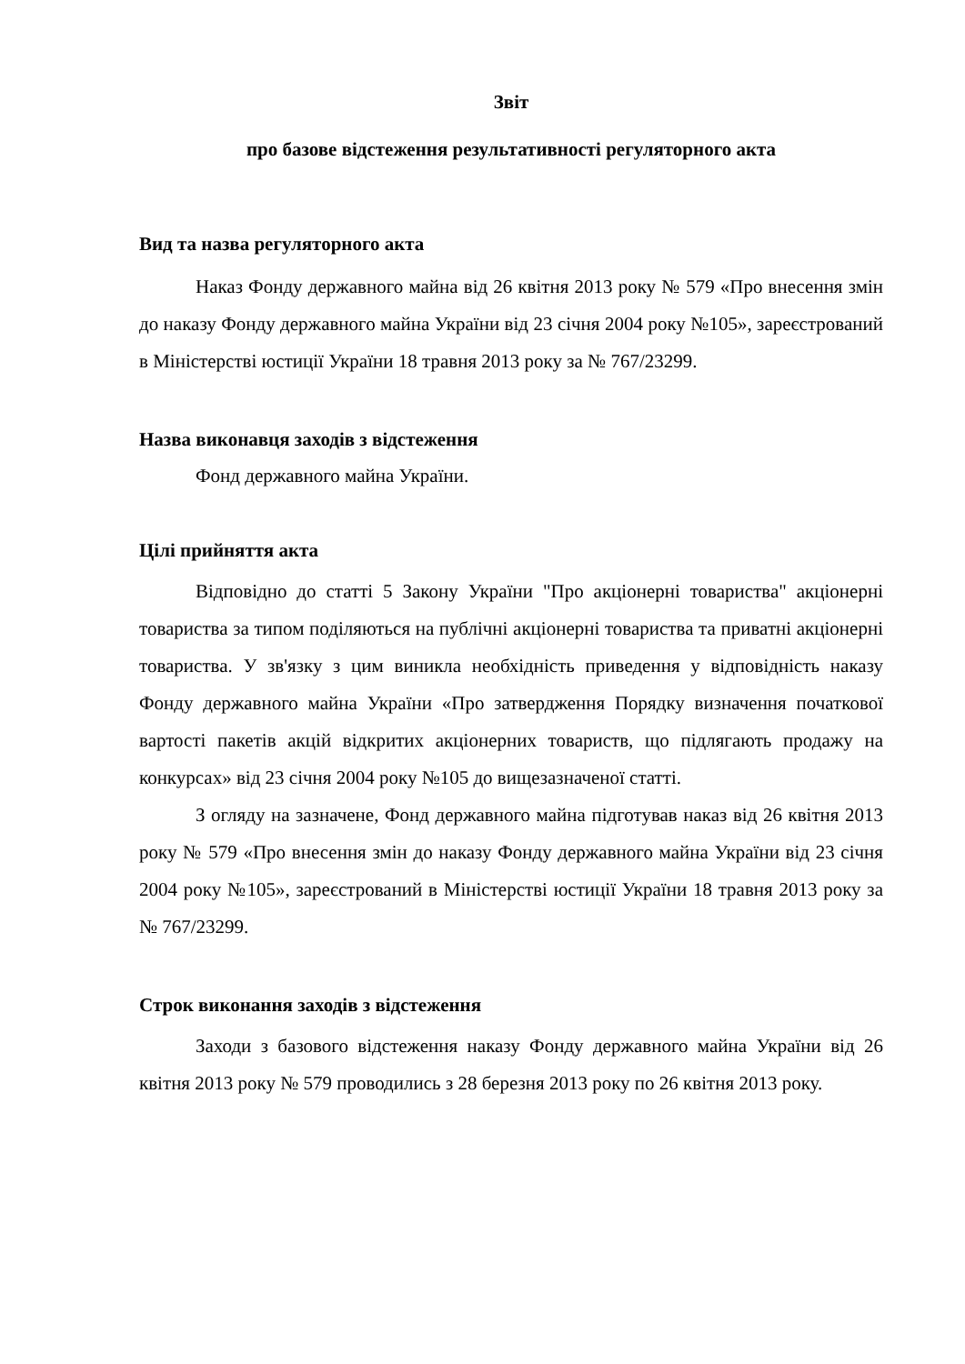Звіт
про базове відстеження результативності регуляторного акта
Вид та назва регуляторного акта
Наказ Фонду державного майна від 26 квітня 2013 року № 579 «Про внесення змін до наказу Фонду державного майна України від 23 січня 2004 року №105», зареєстрований в Міністерстві юстиції України 18 травня 2013 року за № 767/23299.
Назва виконавця заходів з відстеження
Фонд державного майна України.
Цілі прийняття акта
Відповідно до статті 5 Закону України "Про акціонерні товариства" акціонерні товариства за типом поділяються на публічні акціонерні товариства та приватні акціонерні товариства. У зв'язку з цим виникла необхідність приведення у відповідність наказу Фонду державного майна України «Про затвердження Порядку визначення початкової вартості пакетів акцій відкритих акціонерних товариств, що підлягають продажу на конкурсах» від 23 січня 2004 року №105 до вищезазначеної статті.
З огляду на зазначене, Фонд державного майна підготував наказ від 26 квітня 2013 року № 579 «Про внесення змін до наказу Фонду державного майна України від 23 січня 2004 року №105», зареєстрований в Міністерстві юстиції України 18 травня 2013 року за № 767/23299.
Строк виконання заходів з відстеження
Заходи з базового відстеження наказу Фонду державного майна України від 26 квітня 2013 року № 579 проводились з 28 березня 2013 року по 26 квітня 2013 року.